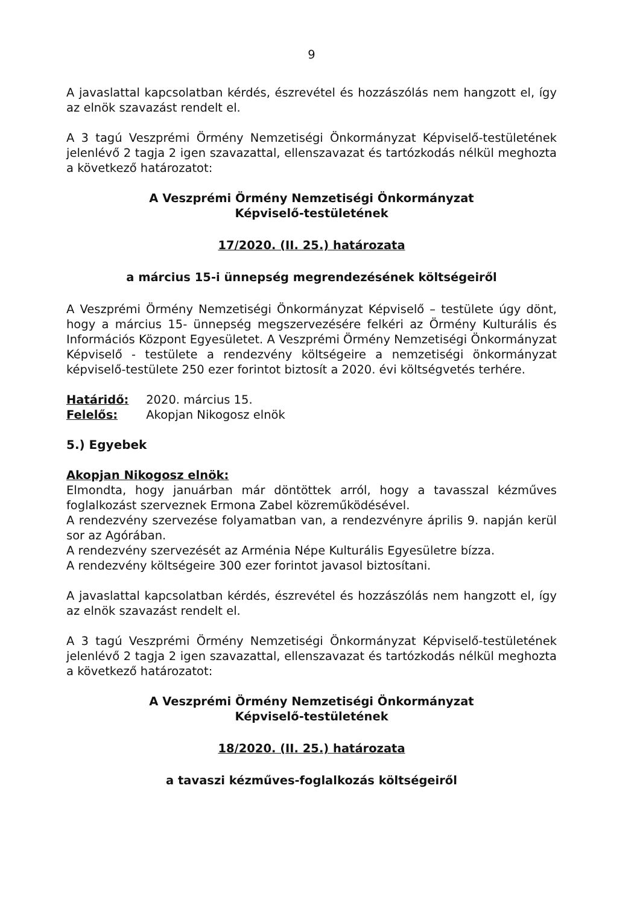9
A javaslattal kapcsolatban kérdés, észrevétel és hozzászólás nem hangzott el, így az elnök szavazást rendelt el.
A 3 tagú Veszprémi Örmény Nemzetiségi Önkormányzat Képviselő-testületének jelenlévő 2 tagja 2 igen szavazattal, ellenszavazat és tartózkodás nélkül meghozta a következő határozatot:
A Veszprémi Örmény Nemzetiségi Önkormányzat
Képviselő-testületének
17/2020. (II. 25.) határozata
a március 15-i ünnepség megrendezésének költségeiről
A Veszprémi Örmény Nemzetiségi Önkormányzat Képviselő – testülete úgy dönt, hogy a március 15- ünnepség megszervezésére felkéri az Örmény Kulturális és Információs Központ Egyesületet. A Veszprémi Örmény Nemzetiségi Önkormányzat Képviselő - testülete a rendezvény költségeire a nemzetiségi önkormányzat képviselő-testülete 250 ezer forintot biztosít a 2020. évi költségvetés terhére.
Határidő: 2020. március 15.
Felelős: Akopjan Nikogosz elnök
5.) Egyebek
Akopjan Nikogosz elnök:
Elmondta, hogy januárban már döntöttek arról, hogy a tavasszal kézműves foglalkozást szerveznek Ermona Zabel közreműködésével.
A rendezvény szervezése folyamatban van, a rendezvényre április 9. napján kerül sor az Agórában.
A rendezvény szervezését az Arménia Népe Kulturális Egyesületre bízza.
A rendezvény költségeire 300 ezer forintot javasol biztosítani.
A javaslattal kapcsolatban kérdés, észrevétel és hozzászólás nem hangzott el, így az elnök szavazást rendelt el.
A 3 tagú Veszprémi Örmény Nemzetiségi Önkormányzat Képviselő-testületének jelenlévő 2 tagja 2 igen szavazattal, ellenszavazat és tartózkodás nélkül meghozta a következő határozatot:
A Veszprémi Örmény Nemzetiségi Önkormányzat
Képviselő-testületének
18/2020. (II. 25.) határozata
a tavaszi kézműves-foglalkozás költségeiről